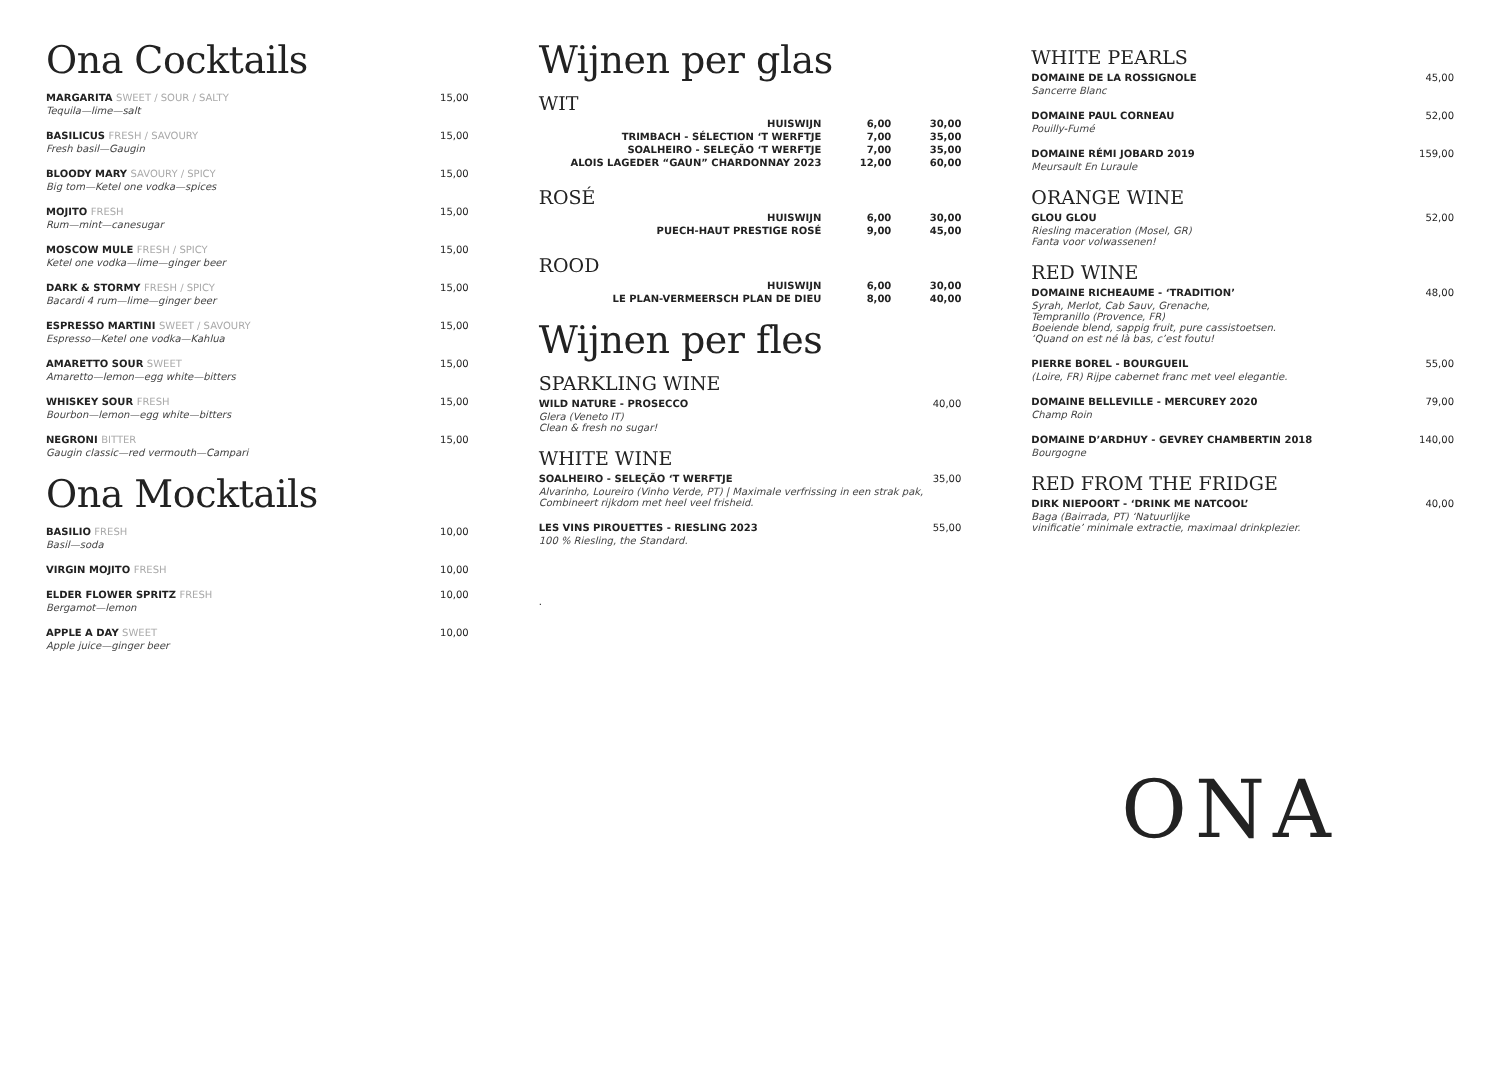Ona Cocktails
MARGARITA SWEET / SOUR / SALTY
Tequila—lime—salt
15,00
BASILICUS FRESH / SAVOURY
Fresh basil—Gaugin
15,00
BLOODY MARY SAVOURY / SPICY
Big tom—Ketel one vodka—spices
15,00
MOJITO FRESH
Rum—mint—canesugar
15,00
MOSCOW MULE FRESH / SPICY
Ketel one vodka—lime—ginger beer
15,00
DARK & STORMY FRESH / SPICY
Bacardi 4 rum—lime—ginger beer
15,00
ESPRESSO MARTINI SWEET / SAVOURY
Espresso—Ketel one vodka—Kahlua
15,00
AMARETTO SOUR SWEET
Amaretto—lemon—egg white—bitters
15,00
WHISKEY SOUR FRESH
Bourbon—lemon—egg white—bitters
15,00
NEGRONI BITTER
Gaugin classic—red vermouth—Campari
15,00
Ona Mocktails
BASILIO FRESH
Basil—soda
10,00
VIRGIN MOJITO FRESH 10,00
ELDER FLOWER SPRITZ FRESH
Bergamot—lemon
10,00
APPLE A DAY SWEET
Apple juice—ginger beer
10,00
Wijnen per glas
WIT
HUISWIJN 6,00 30,00
TRIMBACH - SÉLECTION ‘T WERFTJE 7,00 35,00
SOALHEIRO - SELEÇÃO ‘T WERFTJE 7,00 35,00
ALOIS LAGEDER “GAUN” CHARDONNAY 2023 12,00 60,00
ROSÉ
HUISWIJN 6,00 30,00
PUECH-HAUT PRESTIGE ROSÉ 9,00 45,00
ROOD
HUISWIJN 6,00 30,00
LE PLAN-VERMEERSCH PLAN DE DIEU 8,00 40,00
Wijnen per fles
SPARKLING WINE
WILD NATURE - PROSECCO
Glera (Veneto IT)
Clean & fresh no sugar!
40,00
WHITE WINE
SOALHEIRO - SELEÇÃO ‘T WERFTJE
Alvarinho, Loureiro (Vinho Verde, PT) | Maximale verfrissing in een strak pak,
Combineert rijkdom met heel veel frisheid.
35,00
LES VINS PIROUETTES - RIESLING 2023
100 % Riesling, the Standard.
55,00
.
WHITE PEARLS
DOMAINE DE LA ROSSIGNOLE
Sancerre Blanc
45,00
DOMAINE PAUL CORNEAU
Pouilly-Fumé
52,00
DOMAINE RÉMI JOBARD 2019
Meursault En Luraule
159,00
ORANGE WINE
GLOU GLOU
Riesling maceration (Mosel, GR)
Fanta voor volwassenen!
52,00
RED WINE
DOMAINE RICHEAUME - ‘TRADITION’
Syrah, Merlot, Cab Sauv, Grenache,
Tempranillo (Provence, FR)
Boeiende blend, sappig fruit, pure cassistoetsen.
‘Quand on est né là bas, c’est foutu!
48,00
PIERRE BOREL - BOURGUEIL
(Loire, FR) Rijpe cabernet franc met veel elegantie.
55,00
DOMAINE BELLEVILLE - MERCUREY 2020
Champ Roin
79,00
DOMAINE D’ARDHUY - GEVREY CHAMBERTIN 2018
Bourgogne
140,00
RED FROM THE FRIDGE
DIRK NIEPOORT - ‘DRINK ME NATCOOL’
Baga (Bairrada, PT) ‘Natuurlijke
vinificatie’ minimale extractie, maximaal drinkplezier.
40,00
ONA